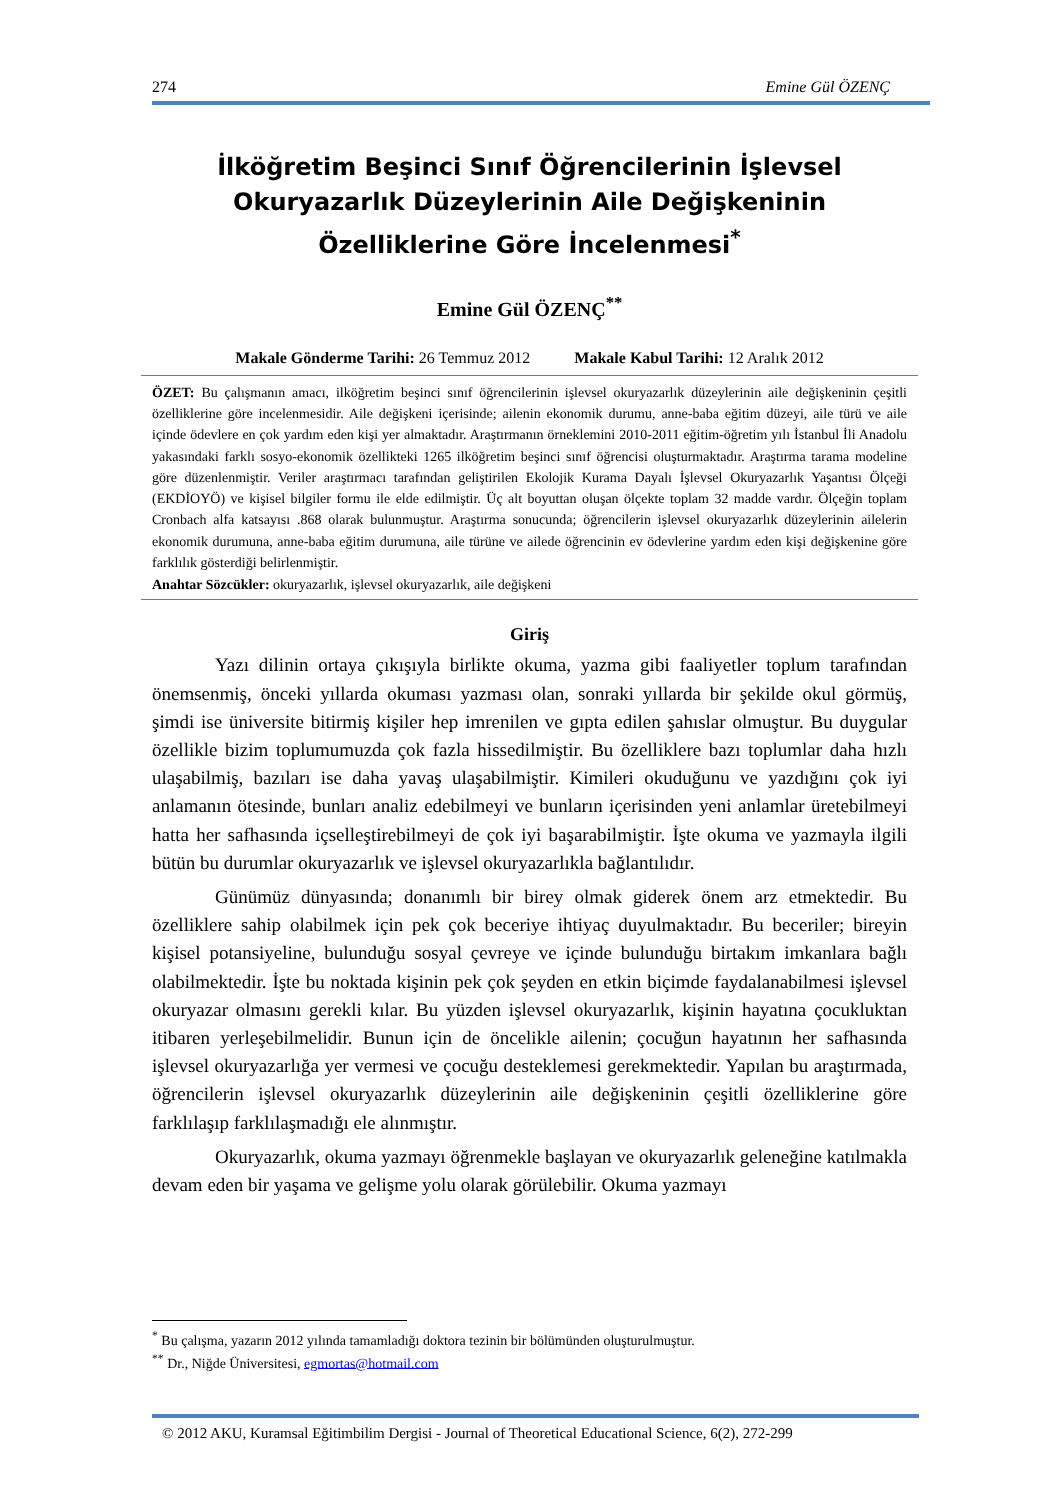274 Emine Gül ÖZENÇ
İlköğretim Beşinci Sınıf Öğrencilerinin İşlevsel Okuryazarlık Düzeylerinin Aile Değişkeninin Özelliklerine Göre İncelenmesi<sup>*</sup>
Emine Gül ÖZENÇ<sup>**</sup>
Makale Gönderme Tarihi: 26 Temmuz 2012 Makale Kabul Tarihi: 12 Aralık 2012
ÖZET: Bu çalışmanın amacı, ilköğretim beşinci sınıf öğrencilerinin işlevsel okuryazarlık düzeylerinin aile değişkeninin çeşitli özelliklerine göre incelenmesidir. Aile değişkeni içerisinde; ailenin ekonomik durumu, anne-baba eğitim düzeyi, aile türü ve aile içinde ödevlere en çok yardım eden kişi yer almaktadır. Araştırmanın örneklemini 2010-2011 eğitim-öğretim yılı İstanbul İli Anadolu yakasındaki farklı sosyo-ekonomik özellikteki 1265 ilköğretim beşinci sınıf öğrencisi oluşturmaktadır. Araştırma tarama modeline göre düzenlenmiştir. Veriler araştırmacı tarafından geliştirilen Ekolojik Kurama Dayalı İşlevsel Okuryazarlık Yaşantısı Ölçeği (EKDİOYÖ) ve kişisel bilgiler formu ile elde edilmiştir. Üç alt boyuttan oluşan ölçekte toplam 32 madde vardır. Ölçeğin toplam Cronbach alfa katsayısı .868 olarak bulunmuştur. Araştırma sonucunda; öğrencilerin işlevsel okuryazarlık düzeylerinin ailelerin ekonomik durumuna, anne-baba eğitim durumuna, aile türüne ve ailede öğrencinin ev ödevlerine yardım eden kişi değişkenine göre farklılık gösterdiği belirlenmiştir.
Anahtar Sözcükler: okuryazarlık, işlevsel okuryazarlık, aile değişkeni
Giriş
Yazı dilinin ortaya çıkışıyla birlikte okuma, yazma gibi faaliyetler toplum tarafından önemsenmiş, önceki yıllarda okuması yazması olan, sonraki yıllarda bir şekilde okul görmüş, şimdi ise üniversite bitirmiş kişiler hep imrenilen ve gıpta edilen şahıslar olmuştur. Bu duygular özellikle bizim toplumumuzda çok fazla hissedilmiştir. Bu özelliklere bazı toplumlar daha hızlı ulaşabilmiş, bazıları ise daha yavaş ulaşabilmiştir. Kimileri okuduğunu ve yazdığını çok iyi anlamanın ötesinde, bunları analiz edebilmeyi ve bunların içerisinden yeni anlamlar üretebilmeyi hatta her safhasında içselleştirebilmeyi de çok iyi başarabilmiştir. İşte okuma ve yazmayla ilgili bütün bu durumlar okuryazarlık ve işlevsel okuryazarlıkla bağlantılıdır.
Günümüz dünyasında; donanımlı bir birey olmak giderek önem arz etmektedir. Bu özelliklere sahip olabilmek için pek çok beceriye ihtiyaç duyulmaktadır. Bu beceriler; bireyin kişisel potansiyeline, bulunduğu sosyal çevreye ve içinde bulunduğu birtakım imkanlara bağlı olabilmektedir. İşte bu noktada kişinin pek çok şeyden en etkin biçimde faydalanabilmesi işlevsel okuryazar olmasını gerekli kılar. Bu yüzden işlevsel okuryazarlık, kişinin hayatına çocukluktan itibaren yerleşebilmelidir. Bunun için de öncelikle ailenin; çocuğun hayatının her safhasında işlevsel okuryazarlığa yer vermesi ve çocuğu desteklemesi gerekmektedir. Yapılan bu araştırmada, öğrencilerin işlevsel okuryazarlık düzeylerinin aile değişkeninin çeşitli özelliklerine göre farklılaşıp farklılaşmadığı ele alınmıştır.
Okuryazarlık, okuma yazmayı öğrenmekle başlayan ve okuryazarlık geleneğine katılmakla devam eden bir yaşama ve gelişme yolu olarak görülebilir. Okuma yazmayı
<sup>*</sup> Bu çalışma, yazarın 2012 yılında tamamladığı doktora tezinin bir bölümünden oluşturulmuştur.
<sup>**</sup> Dr., Niğde Üniversitesi, egmortas@hotmail.com
© 2012 AKU, Kuramsal Eğitimbilim Dergisi - Journal of Theoretical Educational Science, 6(2), 272-299